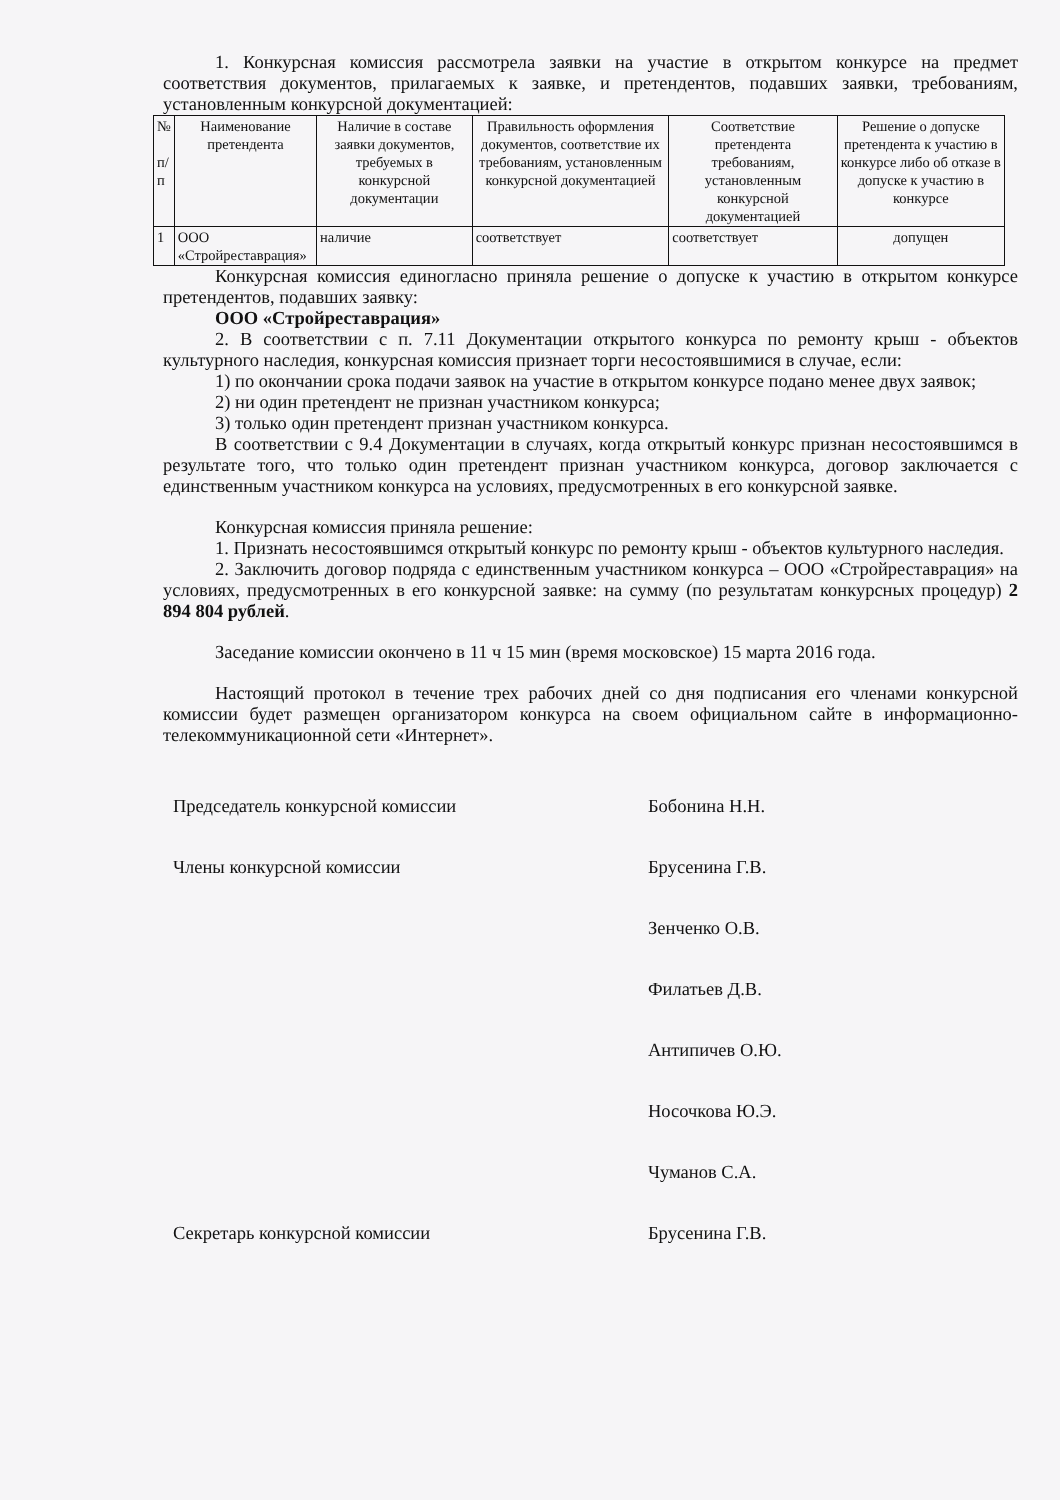1. Конкурсная комиссия рассмотрела заявки на участие в открытом конкурсе на предмет соответствия документов, прилагаемых к заявке, и претендентов, подавших заявки, требованиям, установленным конкурсной документацией:
| № п/ п | Наименование претендента | Наличие в составе заявки документов, требуемых в конкурсной документации | Правильность оформления документов, соответствие их требованиям, установленным конкурсной документацией | Соответствие претендента требованиям, установленным конкурсной документацией | Решение о допуске претендента к участию в конкурсе либо об отказе в допуске к участию в конкурсе |
| --- | --- | --- | --- | --- | --- |
| 1 | ООО «Стройреставрация» | наличие | соответствует | соответствует | допущен |
Конкурсная комиссия единогласно приняла решение о допуске к участию в открытом конкурсе претендентов, подавших заявку:
ООО «Стройреставрация»
2. В соответствии с п. 7.11 Документации открытого конкурса по ремонту крыш - объектов культурного наследия, конкурсная комиссия признает торги несостоявшимися в случае, если:
1) по окончании срока подачи заявок на участие в открытом конкурсе подано менее двух заявок;
2) ни один претендент не признан участником конкурса;
3) только один претендент признан участником конкурса.
В соответствии с 9.4 Документации в случаях, когда открытый конкурс признан несостоявшимся в результате того, что только один претендент признан участником конкурса, договор заключается с единственным участником конкурса на условиях, предусмотренных в его конкурсной заявке.
Конкурсная комиссия приняла решение:
1. Признать несостоявшимся открытый конкурс по ремонту крыш - объектов культурного наследия.
2. Заключить договор подряда с единственным участником конкурса – ООО «Стройреставрация» на условиях, предусмотренных в его конкурсной заявке: на сумму (по результатам конкурсных процедур) 2 894 804 рублей.
Заседание комиссии окончено в 11 ч 15 мин (время московское) 15 марта 2016 года.
Настоящий протокол в течение трех рабочих дней со дня подписания его членами конкурсной комиссии будет размещен организатором конкурса на своем официальном сайте в информационно-телекоммуникационной сети «Интернет».
Председатель конкурсной комиссии Бобонина Н.Н.
Члены конкурсной комиссии Брусенина Г.В.
Зенченко О.В.
Филатьев Д.В.
Антипичев О.Ю.
Носочкова Ю.Э.
Чуманов С.А.
Секретарь конкурсной комиссии Брусенина Г.В.